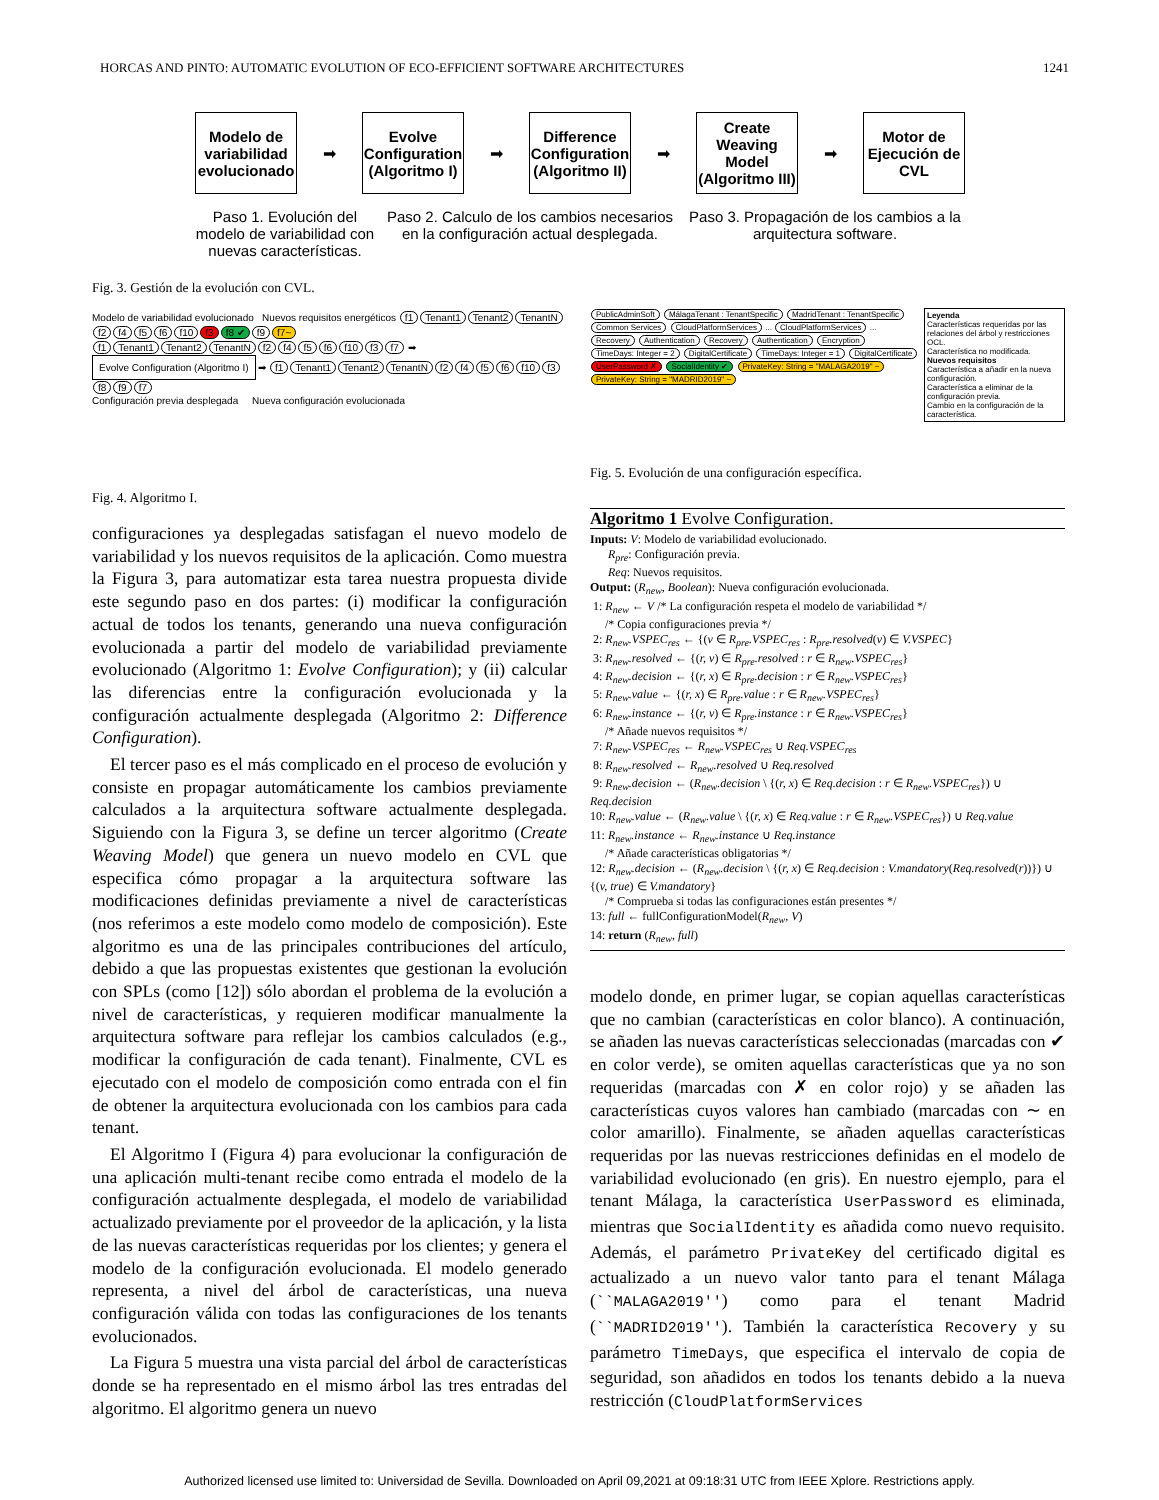HORCAS AND PINTO: AUTOMATIC EVOLUTION OF ECO-EFFICIENT SOFTWARE ARCHITECTURES 1241
Modelo de variabilidad evolucionado
➡
Evolve Configuration (Algoritmo I)
➡
Difference Configuration (Algoritmo II)
➡
Create Weaving Model (Algoritmo III)
➡
Motor de Ejecución de CVL
Paso 1. Evolución del modelo de variabilidad con nuevas características.
Paso 2. Calculo de los cambios necesarios en la configuración actual desplegada.
Paso 3. Propagación de los cambios a la arquitectura software.
Fig. 3. Gestión de la evolución con CVL.
Modelo de variabilidad evolucionado Nuevos requisitos energéticos f1 Tenant1 Tenant2 TenantN f2 f4 f5 f6 f10 f3 f8 ✔ f9 f7~
f1 Tenant1 Tenant2 TenantN f2 f4 f5 f6 f10 f3 f7 ➡ Evolve Configuration (Algoritmo I) ➡ f1 Tenant1 Tenant2 TenantN f2 f4 f5 f6 f10 f3 f8 f9 f7
Configuración previa desplegada Nueva configuración evolucionada
Leyenda
Características requeridas por las relaciones del árbol y restricciones OCL.
Característica no modificada.
Nuevos requisitos
Característica a añadir en la nueva configuración.
Característica a eliminar de la configuración previa.
Cambio en la configuración de la característica.
PublicAdminSoft MálagaTenant : TenantSpecific MadridTenant : TenantSpecific Common Services CloudPlatformServices ... CloudPlatformServices ... Recovery Authentication Recovery Authentication Encryption TimeDays: Integer = 2 DigitalCertificate TimeDays: Integer = 1 DigitalCertificate UserPassword ✗ SocialIdentity ✔ PrivateKey: String = "MALAGA2019" ~ PrivateKey: String = "MADRID2019" ~
Fig. 5. Evolución de una configuración específica.
Fig. 4. Algoritmo I.
configuraciones ya desplegadas satisfagan el nuevo modelo de variabilidad y los nuevos requisitos de la aplicación. Como muestra la Figura 3, para automatizar esta tarea nuestra propuesta divide este segundo paso en dos partes: (i) modificar la configuración actual de todos los tenants, generando una nueva configuración evolucionada a partir del modelo de variabilidad previamente evolucionado (Algoritmo 1: Evolve Configuration); y (ii) calcular las diferencias entre la configuración evolucionada y la configuración actualmente desplegada (Algoritmo 2: Difference Configuration).
El tercer paso es el más complicado en el proceso de evolución y consiste en propagar automáticamente los cambios previamente calculados a la arquitectura software actualmente desplegada. Siguiendo con la Figura 3, se define un tercer algoritmo (Create Weaving Model) que genera un nuevo modelo en CVL que especifica cómo propagar a la arquitectura software las modificaciones definidas previamente a nivel de características (nos referimos a este modelo como modelo de composición). Este algoritmo es una de las principales contribuciones del artículo, debido a que las propuestas existentes que gestionan la evolución con SPLs (como [12]) sólo abordan el problema de la evolución a nivel de características, y requieren modificar manualmente la arquitectura software para reflejar los cambios calculados (e.g., modificar la configuración de cada tenant). Finalmente, CVL es ejecutado con el modelo de composición como entrada con el fin de obtener la arquitectura evolucionada con los cambios para cada tenant.
El Algoritmo I (Figura 4) para evolucionar la configuración de una aplicación multi-tenant recibe como entrada el modelo de la configuración actualmente desplegada, el modelo de variabilidad actualizado previamente por el proveedor de la aplicación, y la lista de las nuevas características requeridas por los clientes; y genera el modelo de la configuración evolucionada. El modelo generado representa, a nivel del árbol de características, una nueva configuración válida con todas las configuraciones de los tenants evolucionados.
La Figura 5 muestra una vista parcial del árbol de características donde se ha representado en el mismo árbol las tres entradas del algoritmo. El algoritmo genera un nuevo
Algoritmo 1 Evolve Configuration.
Inputs: V: Modelo de variabilidad evolucionado.
R<sub>pre</sub>: Configuración previa.
Req: Nuevos requisitos.
Output: (R<sub>new</sub>, Boolean): Nueva configuración evolucionada.
1: R<sub>new</sub> ← V /* La configuración respeta el modelo de variabilidad */
/* Copia configuraciones previa */
2: R<sub>new</sub>.VSPEC<sub>res</sub> ← {(v ∈ R<sub>pre</sub>.VSPEC<sub>res</sub> : R<sub>pre</sub>.resolved(v) ∈ V.VSPEC}
3: R<sub>new</sub>.resolved ← {(r, v) ∈ R<sub>pre</sub>.resolved : r ∈ R<sub>new</sub>.VSPEC<sub>res</sub>}
4: R<sub>new</sub>.decision ← {(r, x) ∈ R<sub>pre</sub>.decision : r ∈ R<sub>new</sub>.VSPEC<sub>res</sub>}
5: R<sub>new</sub>.value ← {(r, x) ∈ R<sub>pre</sub>.value : r ∈ R<sub>new</sub>.VSPEC<sub>res</sub>}
6: R<sub>new</sub>.instance ← {(r, v) ∈ R<sub>pre</sub>.instance : r ∈ R<sub>new</sub>.VSPEC<sub>res</sub>}
/* Añade nuevos requisitos */
7: R<sub>new</sub>.VSPEC<sub>res</sub> ← R<sub>new</sub>.VSPEC<sub>res</sub> ∪ Req.VSPEC<sub>res</sub>
8: R<sub>new</sub>.resolved ← R<sub>new</sub>.resolved ∪ Req.resolved
9: R<sub>new</sub>.decision ← (R<sub>new</sub>.decision \ {(r, x) ∈ Req.decision : r ∈ R<sub>new</sub>.VSPEC<sub>res</sub>}) ∪ Req.decision
10: R<sub>new</sub>.value ← (R<sub>new</sub>.value \ {(r, x) ∈ Req.value : r ∈ R<sub>new</sub>.VSPEC<sub>res</sub>}) ∪ Req.value
11: R<sub>new</sub>.instance ← R<sub>new</sub>.instance ∪ Req.instance
/* Añade características obligatorias */
12: R<sub>new</sub>.decision ← (R<sub>new</sub>.decision \ {(r, x) ∈ Req.decision : V.mandatory(Req.resolved(r))}) ∪ {(v, true) ∈ V.mandatory}
/* Comprueba si todas las configuraciones están presentes */
13: full ← fullConfigurationModel(R<sub>new</sub>, V)
14: return (R<sub>new</sub>, full)
modelo donde, en primer lugar, se copian aquellas características que no cambian (características en color blanco). A continuación, se añaden las nuevas características seleccionadas (marcadas con ✔ en color verde), se omiten aquellas características que ya no son requeridas (marcadas con ✗ en color rojo) y se añaden las características cuyos valores han cambiado (marcadas con ∼ en color amarillo). Finalmente, se añaden aquellas características requeridas por las nuevas restricciones definidas en el modelo de variabilidad evolucionado (en gris). En nuestro ejemplo, para el tenant Málaga, la característica UserPassword es eliminada, mientras que SocialIdentity es añadida como nuevo requisito. Además, el parámetro PrivateKey del certificado digital es actualizado a un nuevo valor tanto para el tenant Málaga (``MALAGA2019'') como para el tenant Madrid (``MADRID2019''). También la característica Recovery y su parámetro TimeDays, que especifica el intervalo de copia de seguridad, son añadidos en todos los tenants debido a la nueva restricción (CloudPlatformServices
Authorized licensed use limited to: Universidad de Sevilla. Downloaded on April 09,2021 at 09:18:31 UTC from IEEE Xplore. Restrictions apply.